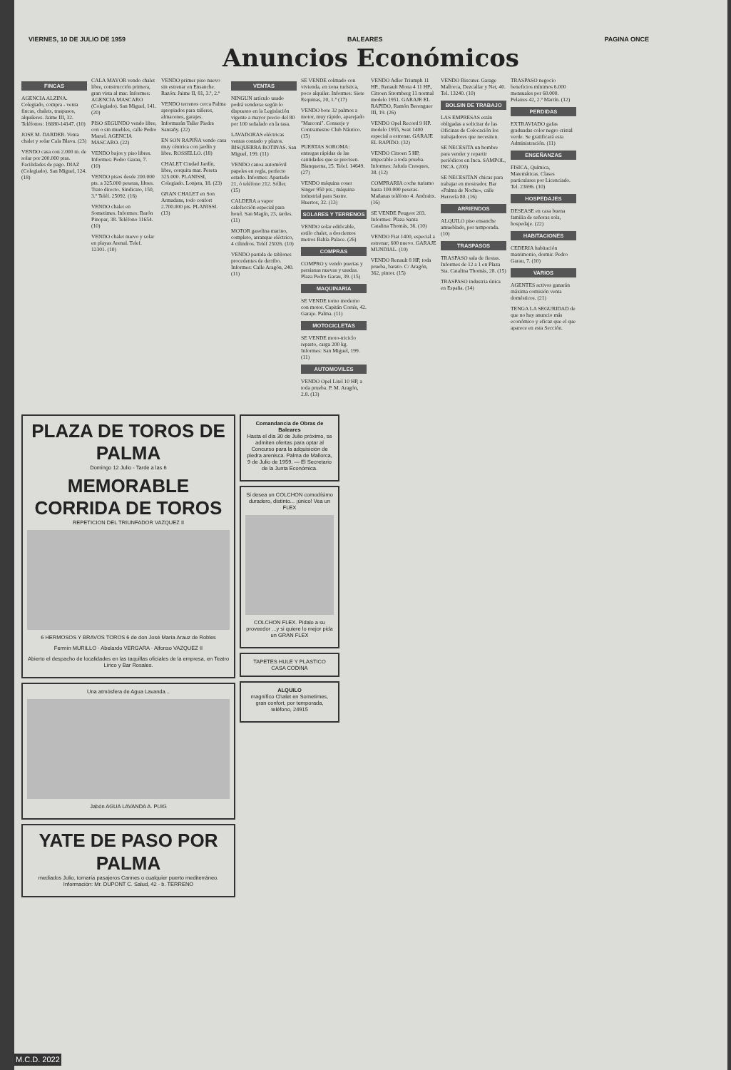VIERNES, 10 DE JULIO DE 1959 BALEARES PAGINA ONCE
Anuncios Económicos
FINCAS
AGENCIA ALZINA. Colegiado, compra - venta fincas, chalets, traspasos, alquileres. Jaime III, 32. Teléfonos: 16680-14147. (10)
JOSE M. DARDER. Venta chalet y solar Cala Blava. (23)
VENDO casa con 2.000 m. de solar por 200.000 ptas. Facilidades de pago. DIAZ (Colegiado). San Miguel, 124. (18)
CALA MAYOR vendo chalet libre, construcción primera, gran vista al mar. Informes: AGENCIA MASCARO (Colegiado). San Miguel, 141. (20)
PISO SEGUNDO vendo libre, con o sin muebles, calle Pedro Martel. AGENCIA MASCARO. (22)
VENDO bajos y piso libres. Informes: Pedro Garau, 7. (10)
VENDO pisos desde 200.000 pts. a 325.000 pesetas, libres. Trato directo. Sindicato, 150, 3.º Teléf. 25092. (16)
VENDO chalet en Sometimes. Informes: Barón Pinopar, 38. Teléfono 11654. (10)
VENDO chalet nuevo y solar en playas Arenal. Telef. 12301. (10)
VENDO primer piso nuevo sin estrenar en Ensanche. Razón: Jaime II, 81, 3.º, 2.ª
VENDO terrenos cerca Palma apropiados para talleres, almacenes, garajes. Informarán Taller Piedra Santañy. (22)
EN SON RAPIÑA vendo casa muy céntrica con jardín y libre. ROSSELLO. (18)
CHALET Ciudad Jardín, libre, corquita mar. Peseta 325.000. PLANISSI, Colegiado. Lonjeta, 18. (23)
GRAN CHALET en Son Armadans, todo confort 2.700.000 pts. PLANISSI. (13)
VENTAS
NINGUN artículo usado podrá venderse según lo dispuesto en la Legislación vigente a mayor precio del 80 por 100 señalado en la tasa.
LAVADORAS eléctricas ventas contado y plazos. BISQUERRA BOTINAS. San Miguel, 199. (11)
VENDO canoa automóvil papeles en regla, perfecto estado. Informes: Apartado 21, ó teléfono 212. Sóller. (15)
CALDERA a vapor calefacción especial para hotel. San Magín, 23, tardes. (11)
MOTOR gasolina marino, completo, arranque eléctrico, 4 cilindros. Teléf 25026. (10)
VENDO partida de tablones procedentes de derribo. Informes: Calle Aragón, 240. (11)
SE VENDE colmado con vivienda, en zona turística, poco alquiler. Informes: Siete Esquinas, 20, 1.º (17)
VENDO bote 32 palmos a motor, muy rápido, aparejado "Marconi". Conserje y Contramestre Club Náutico. (15)
PUERTAS SOROMA: entregas rápidas de las cantidades que se precisen. Blanquerna, 25. Telef. 14649. (27)
VENDO máquina coser Singer 950 pts.; máquina industrial para Sastre. Huertos, 32. (13)
SOLARES Y TERRENOS
VENDO solar edificable, estilo chalet, a doscientos metros Bahía Palace. (26)
COMPRAS
COMPRO y vendo puertas y persianas nuevas y usadas. Plaza Pedro Garau, 39. (15)
MAQUINARIA
SE VENDE torno moderno con motor. Capitán Cortés, 42. Garaje. Palma. (11)
MOTOCICLETAS
SE VENDE moto-triciclo reparto, carga 200 kg. Informes: San Miguel, 199. (11)
AUTOMOVILES
VENDO Opel Litel 10 HP, a toda prueba. P. M. Aragón, 2.8. (13)
VENDO Adler Triumph 11 HP., Renault Mona 4 11 HP., Citroen Stromberg 11 normal modelo 1951. GARAJE EL RAPIDO, Ramón Berenguer III, 19. (26)
VENDO Opel Record 9 HP. modelo 1955, Seat 1400 especial a estrenar. GARAJE EL RAPIDO. (32)
VENDO Citroen 5 HP, impecable a toda prueba. Informes: Jafuda Cresques, 38. (12)
COMPRARIA coche turismo hasta 100.000 pesetas. Mañanas teléfono 4. Andraitx. (16)
SE VENDE Peugeot 203. Informes: Plaza Santa Catalina Thomás, 36. (10)
VENDO Fiat 1400, especial a estrenar; 600 nuevo. GARAJE MUNDIAL. (10)
VENDO Renault 8 HP, toda prueba, barato. C/ Aragón, 362, pintor. (15)
VENDO Biscuter. Garage Mallorca, Dezcallar y Net, 40. Tel. 13240. (10)
BOLSIN DE TRABAJO
LAS EMPRESAS están obligadas a solicitar de las Oficinas de Colocación los trabajadores que necesiten.
SE NECESITA un hombre para vender y repartir periódicos en Inca. SAMPOL, INCA. (200)
SE NECESITAN chicas para trabajar en mostrador. Bar «Palma de Noche», calle Herrería 80. (16)
ARRIENDOS
ALQUILO piso ensanche amueblado, por temporada. (10)
TRASPASOS
TRASPASO sala de fiestas. Informes de 12 a 1 en Plaza Sta. Catalina Thomás, 28. (15)
TRASPASO industria única en España. (14)
TRASPASO negocio beneficios mínimos 6.000 mensuales por 60.000. Pelaires 42, 2.º Martín. (12)
PERDIDAS
EXTRAVIADO gafas graduadas color negro cristal verde. Se gratificará esta Administración. (11)
ENSEÑANZAS
FISICA, Química, Matemáticas. Clases particulares por Licenciado. Tel. 23696. (10)
HOSPEDAJES
DESEASE en casa buena familia de señoras sola, hospedaje. (22)
HABITACIONES
CEDERIA habitación matrimonio, dormir. Pedro Garau, 7. (10)
VARIOS
AGENTES activos ganarán máxima comisión venta domésticos. (21)
TENGA LA SEGURIDAD de que no hay anuncio más económico y eficaz que el que aparece en esta Sección.
PLAZA DE TOROS DE PALMA
Domingo 12 Julio - Tarde a las 6
MEMORABLE CORRIDA DE TOROS
REPETICION DEL TRIUNFADOR VAZQUEZ II
6 HERMOSOS Y BRAVOS TOROS 6 de don José María Arauz de Robles
Fermín MURILLO · Abelardo VERGARA · Alfonso VAZQUEZ II
Abierto el despacho de localidades en las taquillas oficiales de la empresa, en Teatro Lírico y Bar Rosales.
Una atmósfera de Agua Lavanda...
Jabón AGUA LAVANDA A. PUIG
YATE DE PASO POR PALMA
mediados Julio, tomaría pasajeros Cannes o cualquier puerto mediterráneo. Información: Mr. DUPONT C. Salud, 42 - b. TERRENO
Comandancia de Obras de Baleares
Hasta el día 30 de Julio próximo, se admiten ofertas para optar al Concurso para la adquisición de piedra arenisca. Palma de Mallorca, 9 de Julio de 1959. — El Secretario de la Junta Económica.
Si desea un COLCHON comodísimo duradero, distinto... ¡único! Vea un FLEX
COLCHON FLEX. Pídalo a su proveedor ...y si quiere lo mejor pida un GRAN FLEX
TAPETES HULE Y PLASTICO CASA CODINA
ALQUILO
magnífico Chalet en Sometimes, gran confort, por temporada, teléfono, 24915
M.C.D. 2022